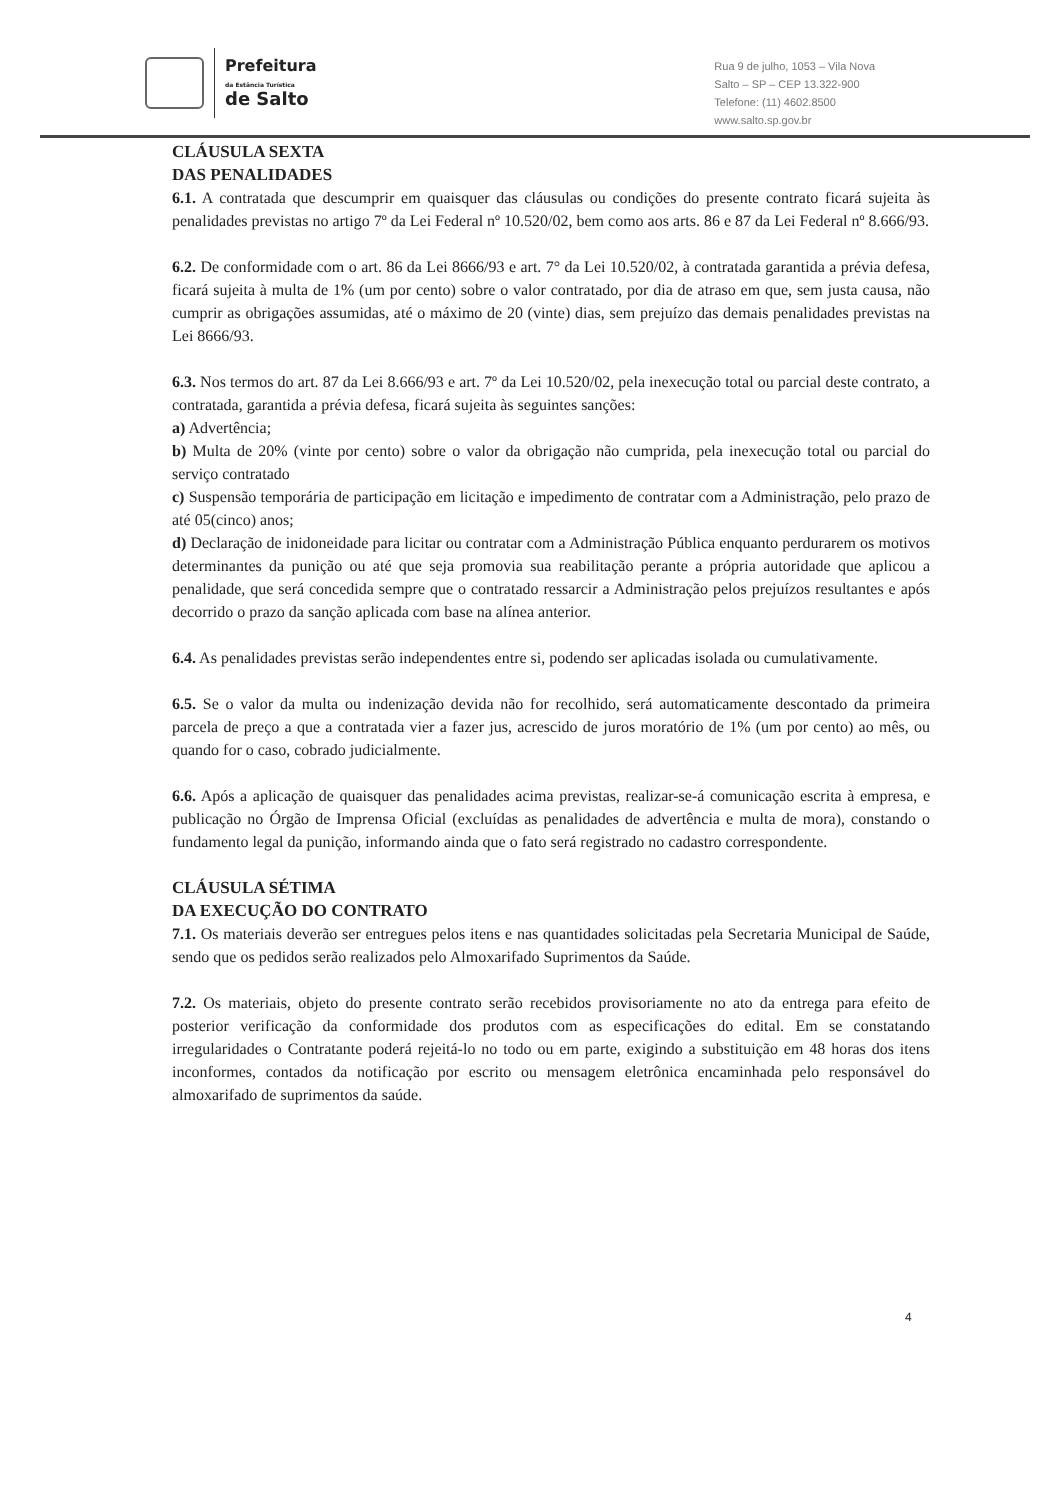Prefeitura
da Estância Turística
de Salto
Rua 9 de julho, 1053 – Vila Nova
Salto – SP – CEP 13.322-900
Telefone: (11) 4602.8500
www.salto.sp.gov.br
CLÁUSULA SEXTA
DAS PENALIDADES
6.1. A contratada que descumprir em quaisquer das cláusulas ou condições do presente contrato ficará sujeita às penalidades previstas no artigo 7º da Lei Federal nº 10.520/02, bem como aos arts. 86 e 87 da Lei Federal nº 8.666/93.
6.2. De conformidade com o art. 86 da Lei 8666/93 e art. 7° da Lei 10.520/02, à contratada garantida a prévia defesa, ficará sujeita à multa de 1% (um por cento) sobre o valor contratado, por dia de atraso em que, sem justa causa, não cumprir as obrigações assumidas, até o máximo de 20 (vinte) dias, sem prejuízo das demais penalidades previstas na Lei 8666/93.
6.3. Nos termos do art. 87 da Lei 8.666/93 e art. 7º da Lei 10.520/02, pela inexecução total ou parcial deste contrato, a contratada, garantida a prévia defesa, ficará sujeita às seguintes sanções:
a) Advertência;
b) Multa de 20% (vinte por cento) sobre o valor da obrigação não cumprida, pela inexecução total ou parcial do serviço contratado
c) Suspensão temporária de participação em licitação e impedimento de contratar com a Administração, pelo prazo de até 05(cinco) anos;
d) Declaração de inidoneidade para licitar ou contratar com a Administração Pública enquanto perdurarem os motivos determinantes da punição ou até que seja promovia sua reabilitação perante a própria autoridade que aplicou a penalidade, que será concedida sempre que o contratado ressarcir a Administração pelos prejuízos resultantes e após decorrido o prazo da sanção aplicada com base na alínea anterior.
6.4. As penalidades previstas serão independentes entre si, podendo ser aplicadas isolada ou cumulativamente.
6.5. Se o valor da multa ou indenização devida não for recolhido, será automaticamente descontado da primeira parcela de preço a que a contratada vier a fazer jus, acrescido de juros moratório de 1% (um por cento) ao mês, ou quando for o caso, cobrado judicialmente.
6.6. Após a aplicação de quaisquer das penalidades acima previstas, realizar-se-á comunicação escrita à empresa, e publicação no Órgão de Imprensa Oficial (excluídas as penalidades de advertência e multa de mora), constando o fundamento legal da punição, informando ainda que o fato será registrado no cadastro correspondente.
CLÁUSULA SÉTIMA
DA EXECUÇÃO DO CONTRATO
7.1. Os materiais deverão ser entregues pelos itens e nas quantidades solicitadas pela Secretaria Municipal de Saúde, sendo que os pedidos serão realizados pelo Almoxarifado Suprimentos da Saúde.
7.2. Os materiais, objeto do presente contrato serão recebidos provisoriamente no ato da entrega para efeito de posterior verificação da conformidade dos produtos com as especificações do edital. Em se constatando irregularidades o Contratante poderá rejeitá-lo no todo ou em parte, exigindo a substituição em 48 horas dos itens inconformes, contados da notificação por escrito ou mensagem eletrônica encaminhada pelo responsável do almoxarifado de suprimentos da saúde.
4